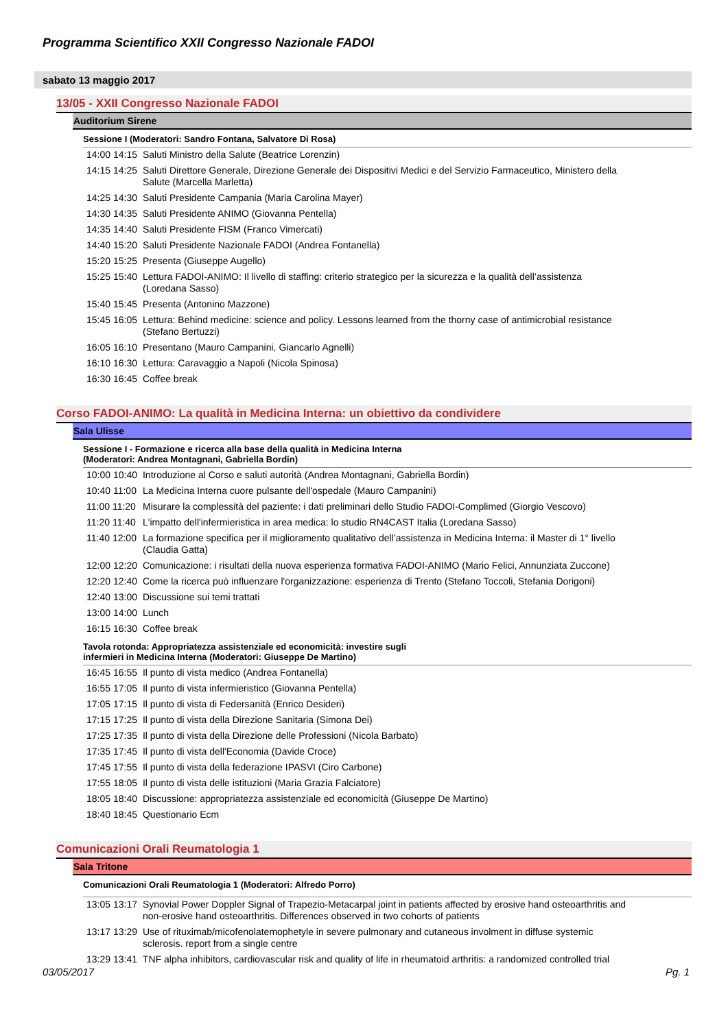Programma Scientifico XXII Congresso Nazionale FADOI
sabato 13 maggio 2017
13/05 - XXII Congresso Nazionale FADOI
Auditorium Sirene
Sessione I (Moderatori: Sandro Fontana, Salvatore Di Rosa)
| 14:00 14:15 | Saluti Ministro della Salute (Beatrice Lorenzin) |
| 14:15 14:25 | Saluti Direttore Generale, Direzione Generale dei Dispositivi Medici e del Servizio Farmaceutico, Ministero della Salute (Marcella Marletta) |
| 14:25 14:30 | Saluti Presidente Campania (Maria Carolina Mayer) |
| 14:30 14:35 | Saluti Presidente ANIMO (Giovanna Pentella) |
| 14:35 14:40 | Saluti Presidente FISM (Franco Vimercati) |
| 14:40 15:20 | Saluti Presidente Nazionale FADOI (Andrea Fontanella) |
| 15:20 15:25 | Presenta (Giuseppe Augello) |
| 15:25 15:40 | Lettura FADOI-ANIMO: Il livello di staffing: criterio strategico per la sicurezza e la qualità dell’assistenza (Loredana Sasso) |
| 15:40 15:45 | Presenta (Antonino Mazzone) |
| 15:45 16:05 | Lettura: Behind medicine: science and policy. Lessons learned from the thorny case of antimicrobial resistance (Stefano Bertuzzi) |
| 16:05 16:10 | Presentano (Mauro Campanini, Giancarlo Agnelli) |
| 16:10 16:30 | Lettura: Caravaggio a Napoli (Nicola Spinosa) |
| 16:30 16:45 | Coffee break |
Corso FADOI-ANIMO: La qualità in Medicina Interna: un obiettivo da condividere
Sala Ulisse
Sessione I - Formazione e ricerca alla base della qualità in Medicina Interna
(Moderatori: Andrea Montagnani, Gabriella Bordin)
| 10:00 10:40 | Introduzione al Corso e saluti autorità (Andrea Montagnani, Gabriella Bordin) |
| 10:40 11:00 | La Medicina Interna cuore pulsante dell'ospedale (Mauro Campanini) |
| 11:00 11:20 | Misurare la complessità del paziente: i dati preliminari dello Studio FADOI-Complimed (Giorgio Vescovo) |
| 11:20 11:40 | L'impatto dell'infermieristica in area medica: lo studio RN4CAST Italia (Loredana Sasso) |
| 11:40 12:00 | La formazione specifica per il miglioramento qualitativo dell’assistenza in Medicina Interna: il Master di 1° livello (Claudia Gatta) |
| 12:00 12:20 | Comunicazione: i risultati della nuova esperienza formativa FADOI-ANIMO (Mario Felici, Annunziata Zuccone) |
| 12:20 12:40 | Come la ricerca può influenzare l'organizzazione: esperienza di Trento (Stefano Toccoli, Stefania Dorigoni) |
| 12:40 13:00 | Discussione sui temi trattati |
| 13:00 14:00 | Lunch |
| 16:15 16:30 | Coffee break |
Tavola rotonda: Appropriatezza assistenziale ed economicità: investire sugli
infermieri in Medicina Interna (Moderatori: Giuseppe De Martino)
| 16:45 16:55 | Il punto di vista medico (Andrea Fontanella) |
| 16:55 17:05 | Il punto di vista infermieristico (Giovanna Pentella) |
| 17:05 17:15 | Il punto di vista di Federsanità (Enrico Desideri) |
| 17:15 17:25 | Il punto di vista della Direzione Sanitaria (Simona Dei) |
| 17:25 17:35 | Il punto di vista della Direzione delle Professioni (Nicola Barbato) |
| 17:35 17:45 | Il punto di vista dell'Economia (Davide Croce) |
| 17:45 17:55 | Il punto di vista della federazione IPASVI (Ciro Carbone) |
| 17:55 18:05 | Il punto di vista delle istituzioni (Maria Grazia Falciatore) |
| 18:05 18:40 | Discussione: appropriatezza assistenziale ed economicità (Giuseppe De Martino) |
| 18:40 18:45 | Questionario Ecm |
Comunicazioni Orali Reumatologia 1
Sala Tritone
Comunicazioni Orali Reumatologia 1 (Moderatori: Alfredo Porro)
| 13:05 13:17 | Synovial Power Doppler Signal of Trapezio-Metacarpal joint in patients affected by erosive hand osteoarthritis and non-erosive hand osteoarthritis. Differences observed in two cohorts of patients |
| 13:17 13:29 | Use of rituximab/micofenolatemophetyle in severe pulmonary and cutaneous involment in diffuse systemic sclerosis. report from a single centre |
| 13:29 13:41 | TNF alpha inhibitors, cardiovascular risk and quality of life in rheumatoid arthritis: a randomized controlled trial |
03/05/2017 Pg. 1